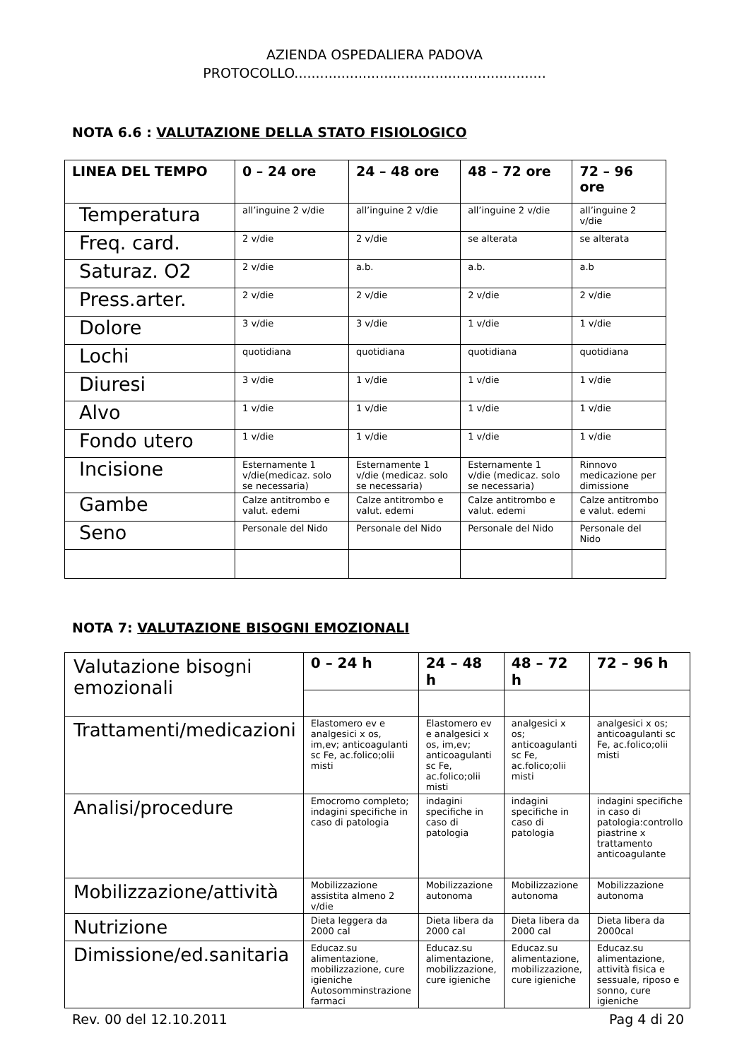AZIENDA OSPEDALIERA PADOVA
PROTOCOLLO...........................................................
NOTA 6.6 : VALUTAZIONE DELLA STATO FISIOLOGICO
| LINEA DEL TEMPO | 0 – 24 ore | 24 – 48 ore | 48 – 72 ore | 72 – 96 ore |
| --- | --- | --- | --- | --- |
| Temperatura | all’inguine 2 v/die | all’inguine 2 v/die | all’inguine 2 v/die | all’inguine 2 v/die |
| Freq. card. | 2 v/die | 2 v/die | se alterata | se alterata |
| Saturaz. O2 | 2 v/die | a.b. | a.b. | a.b |
| Press.arter. | 2 v/die | 2 v/die | 2 v/die | 2 v/die |
| Dolore | 3 v/die | 3 v/die | 1 v/die | 1 v/die |
| Lochi | quotidiana | quotidiana | quotidiana | quotidiana |
| Diuresi | 3 v/die | 1 v/die | 1 v/die | 1 v/die |
| Alvo | 1 v/die | 1 v/die | 1 v/die | 1 v/die |
| Fondo utero | 1 v/die | 1 v/die | 1 v/die | 1 v/die |
| Incisione | Esternamente 1 v/die(medicaz. solo se necessaria) | Esternamente 1 v/die (medicaz. solo se necessaria) | Esternamente 1 v/die (medicaz. solo se necessaria) | Rinnovo medicazione per dimissione |
| Gambe | Calze antitrombo e valut. edemi | Calze antitrombo e valut. edemi | Calze antitrombo e valut. edemi | Calze antitrombo e valut. edemi |
| Seno | Personale del Nido | Personale del Nido | Personale del Nido | Personale del Nido |
NOTA 7: VALUTAZIONE BISOGNI EMOZIONALI
| Valutazione bisogni emozionali | 0 – 24 h | 24 – 48 h | 48 – 72 h | 72 – 96 h |
| | Elastomero ev e analgesici x os, im,ev; anticoagulanti sc Fe, ac.folico;olii misti | Elastomero ev e analgesici x os, im,ev; anticoagulanti sc Fe, ac.folico;olii misti | analgesici x os; anticoagulanti sc Fe, ac.folico;olii misti | analgesici x os; anticoagulanti sc Fe, ac.folico;olii misti |
| Trattamenti/medicazioni | | | | |
| Analisi/procedure | Emocromo completo; indagini specifiche in caso di patologia | indagini specifiche in caso di patologia | indagini specifiche in caso di patologia | indagini specifiche in caso di patologia:controllo piastrine x trattamento anticoagulante |
| Mobilizzazione/attività | Mobilizzazione assistita almeno 2 v/die | Mobilizzazione autonoma | Mobilizzazione autonoma | Mobilizzazione autonoma |
| Nutrizione | Dieta leggera da 2000 cal | Dieta libera da 2000 cal | Dieta libera da 2000 cal | Dieta libera da 2000cal |
| Dimissione/ed.sanitaria | Educaz.su alimentazione, mobilizzazione, cure igieniche Autosomminstrazione farmaci | Educaz.su alimentazione, mobilizzazione, cure igieniche | Educaz.su alimentazione, mobilizzazione, cure igieniche | Educaz.su alimentazione, attività fisica e sessuale, riposo e sonno, cure igieniche |
Rev. 00 del 12.10.2011 Pag 4 di 20